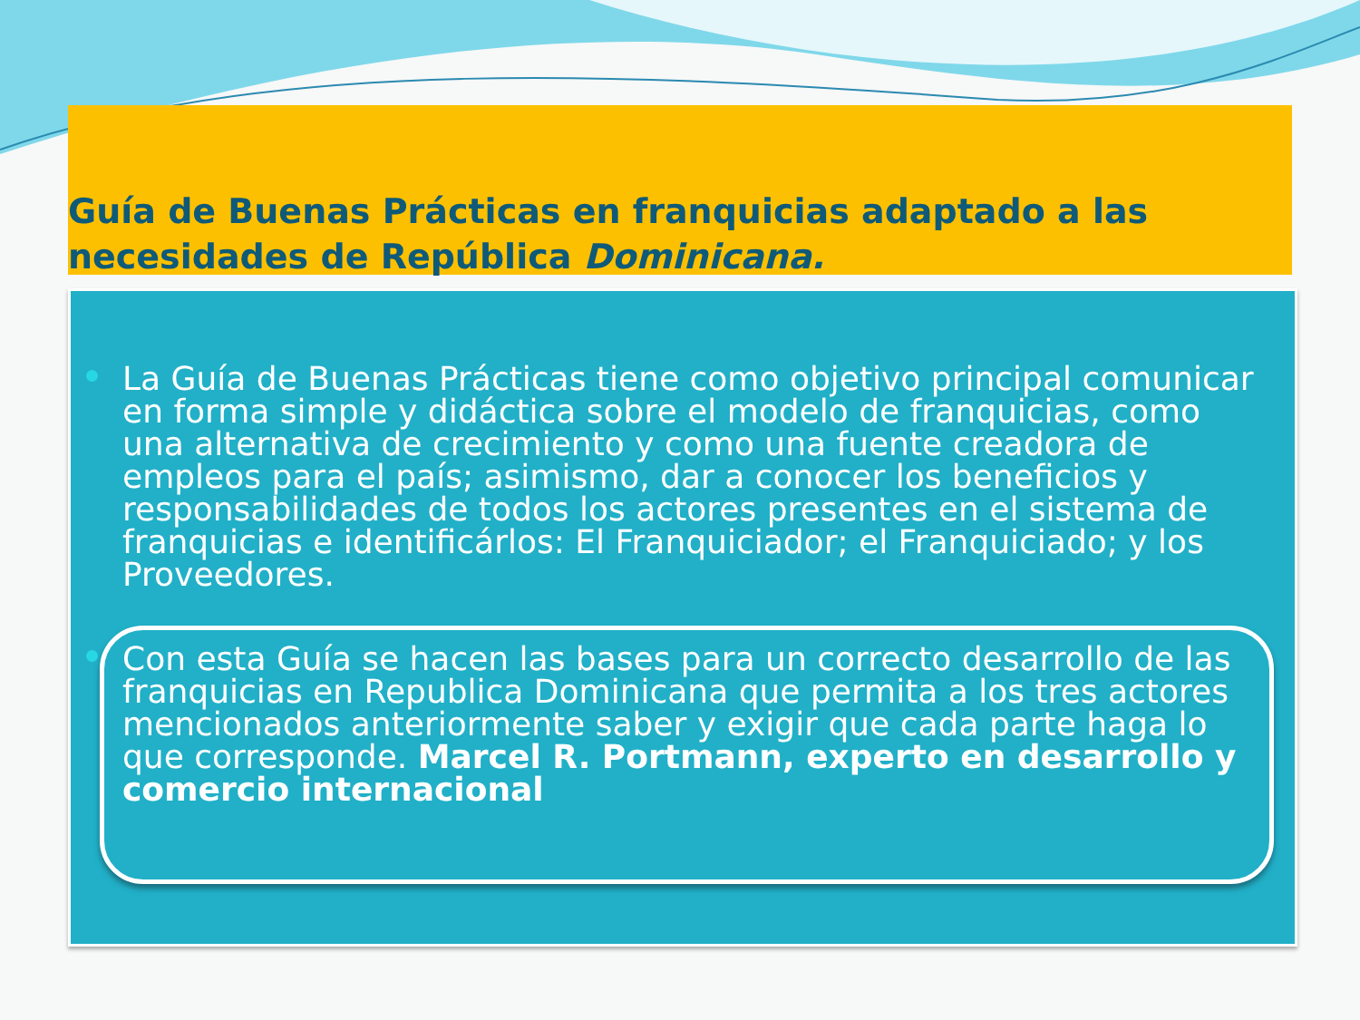Guía de Buenas Prácticas en franquicias adaptado a las necesidades de República Dominicana.
La Guía de Buenas Prácticas tiene como objetivo principal comunicar en forma simple y didáctica sobre el modelo de franquicias, como una alternativa de crecimiento y como una fuente creadora de empleos para el país; asimismo, dar a conocer los beneficios y responsabilidades de todos los actores presentes en el sistema de franquicias e identificárlos: El Franquiciador; el Franquiciado; y los Proveedores.
Con esta Guía se hacen las bases para un correcto desarrollo de las franquicias en Republica Dominicana que permita a los tres actores mencionados anteriormente saber y exigir que cada parte haga lo que corresponde. Marcel R. Portmann, experto en desarrollo y comercio internacional